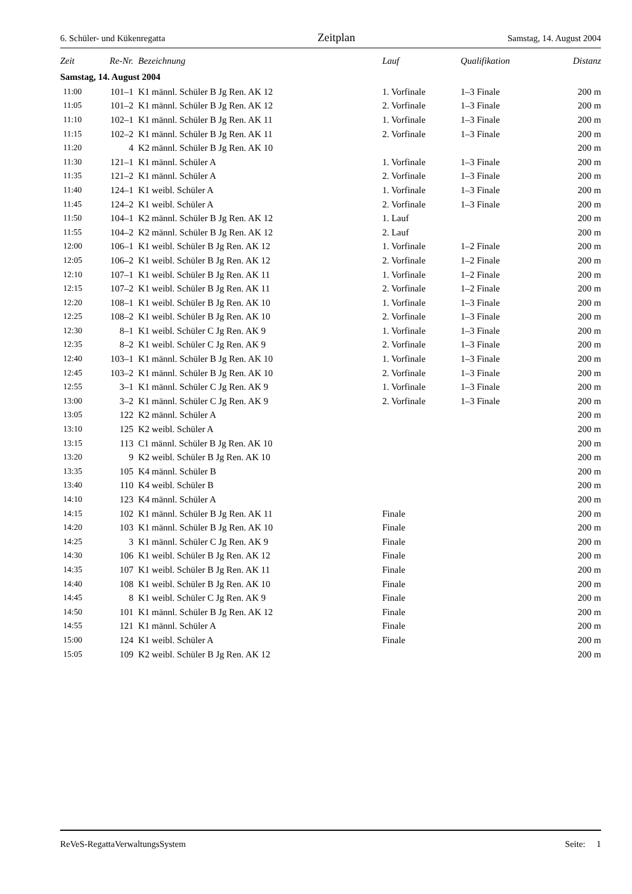6. Schüler- und Kükenregatta Zeitplan Samstag, 14. August 2004
| Zeit | Re-Nr. | Bezeichnung | Lauf | Qualifikation | Distanz |
| --- | --- | --- | --- | --- | --- |
| Samstag, 14. August 2004 | | | | | |
| 11:00 | 101–1 | K1 männl. Schüler B Jg Ren. AK 12 | 1. Vorfinale | 1–3 Finale | 200 m |
| 11:05 | 101–2 | K1 männl. Schüler B Jg Ren. AK 12 | 2. Vorfinale | 1–3 Finale | 200 m |
| 11:10 | 102–1 | K1 männl. Schüler B Jg Ren. AK 11 | 1. Vorfinale | 1–3 Finale | 200 m |
| 11:15 | 102–2 | K1 männl. Schüler B Jg Ren. AK 11 | 2. Vorfinale | 1–3 Finale | 200 m |
| 11:20 | 4 | K2 männl. Schüler B Jg Ren. AK 10 | | | 200 m |
| 11:30 | 121–1 | K1 männl. Schüler A | 1. Vorfinale | 1–3 Finale | 200 m |
| 11:35 | 121–2 | K1 männl. Schüler A | 2. Vorfinale | 1–3 Finale | 200 m |
| 11:40 | 124–1 | K1 weibl. Schüler A | 1. Vorfinale | 1–3 Finale | 200 m |
| 11:45 | 124–2 | K1 weibl. Schüler A | 2. Vorfinale | 1–3 Finale | 200 m |
| 11:50 | 104–1 | K2 männl. Schüler B Jg Ren. AK 12 | 1. Lauf | | 200 m |
| 11:55 | 104–2 | K2 männl. Schüler B Jg Ren. AK 12 | 2. Lauf | | 200 m |
| 12:00 | 106–1 | K1 weibl. Schüler B Jg Ren. AK 12 | 1. Vorfinale | 1–2 Finale | 200 m |
| 12:05 | 106–2 | K1 weibl. Schüler B Jg Ren. AK 12 | 2. Vorfinale | 1–2 Finale | 200 m |
| 12:10 | 107–1 | K1 weibl. Schüler B Jg Ren. AK 11 | 1. Vorfinale | 1–2 Finale | 200 m |
| 12:15 | 107–2 | K1 weibl. Schüler B Jg Ren. AK 11 | 2. Vorfinale | 1–2 Finale | 200 m |
| 12:20 | 108–1 | K1 weibl. Schüler B Jg Ren. AK 10 | 1. Vorfinale | 1–3 Finale | 200 m |
| 12:25 | 108–2 | K1 weibl. Schüler B Jg Ren. AK 10 | 2. Vorfinale | 1–3 Finale | 200 m |
| 12:30 | 8–1 | K1 weibl. Schüler C Jg Ren. AK 9 | 1. Vorfinale | 1–3 Finale | 200 m |
| 12:35 | 8–2 | K1 weibl. Schüler C Jg Ren. AK 9 | 2. Vorfinale | 1–3 Finale | 200 m |
| 12:40 | 103–1 | K1 männl. Schüler B Jg Ren. AK 10 | 1. Vorfinale | 1–3 Finale | 200 m |
| 12:45 | 103–2 | K1 männl. Schüler B Jg Ren. AK 10 | 2. Vorfinale | 1–3 Finale | 200 m |
| 12:55 | 3–1 | K1 männl. Schüler C Jg Ren. AK 9 | 1. Vorfinale | 1–3 Finale | 200 m |
| 13:00 | 3–2 | K1 männl. Schüler C Jg Ren. AK 9 | 2. Vorfinale | 1–3 Finale | 200 m |
| 13:05 | 122 | K2 männl. Schüler A | | | 200 m |
| 13:10 | 125 | K2 weibl. Schüler A | | | 200 m |
| 13:15 | 113 | C1 männl. Schüler B Jg Ren. AK 10 | | | 200 m |
| 13:20 | 9 | K2 weibl. Schüler B Jg Ren. AK 10 | | | 200 m |
| 13:35 | 105 | K4 männl. Schüler B | | | 200 m |
| 13:40 | 110 | K4 weibl. Schüler B | | | 200 m |
| 14:10 | 123 | K4 männl. Schüler A | | | 200 m |
| 14:15 | 102 | K1 männl. Schüler B Jg Ren. AK 11 | Finale | | 200 m |
| 14:20 | 103 | K1 männl. Schüler B Jg Ren. AK 10 | Finale | | 200 m |
| 14:25 | 3 | K1 männl. Schüler C Jg Ren. AK 9 | Finale | | 200 m |
| 14:30 | 106 | K1 weibl. Schüler B Jg Ren. AK 12 | Finale | | 200 m |
| 14:35 | 107 | K1 weibl. Schüler B Jg Ren. AK 11 | Finale | | 200 m |
| 14:40 | 108 | K1 weibl. Schüler B Jg Ren. AK 10 | Finale | | 200 m |
| 14:45 | 8 | K1 weibl. Schüler C Jg Ren. AK 9 | Finale | | 200 m |
| 14:50 | 101 | K1 männl. Schüler B Jg Ren. AK 12 | Finale | | 200 m |
| 14:55 | 121 | K1 männl. Schüler A | Finale | | 200 m |
| 15:00 | 124 | K1 weibl. Schüler A | Finale | | 200 m |
| 15:05 | 109 | K2 weibl. Schüler B Jg Ren. AK 12 | | | 200 m |
ReVeS-RegattaVerwaltungsSystem Seite: 1